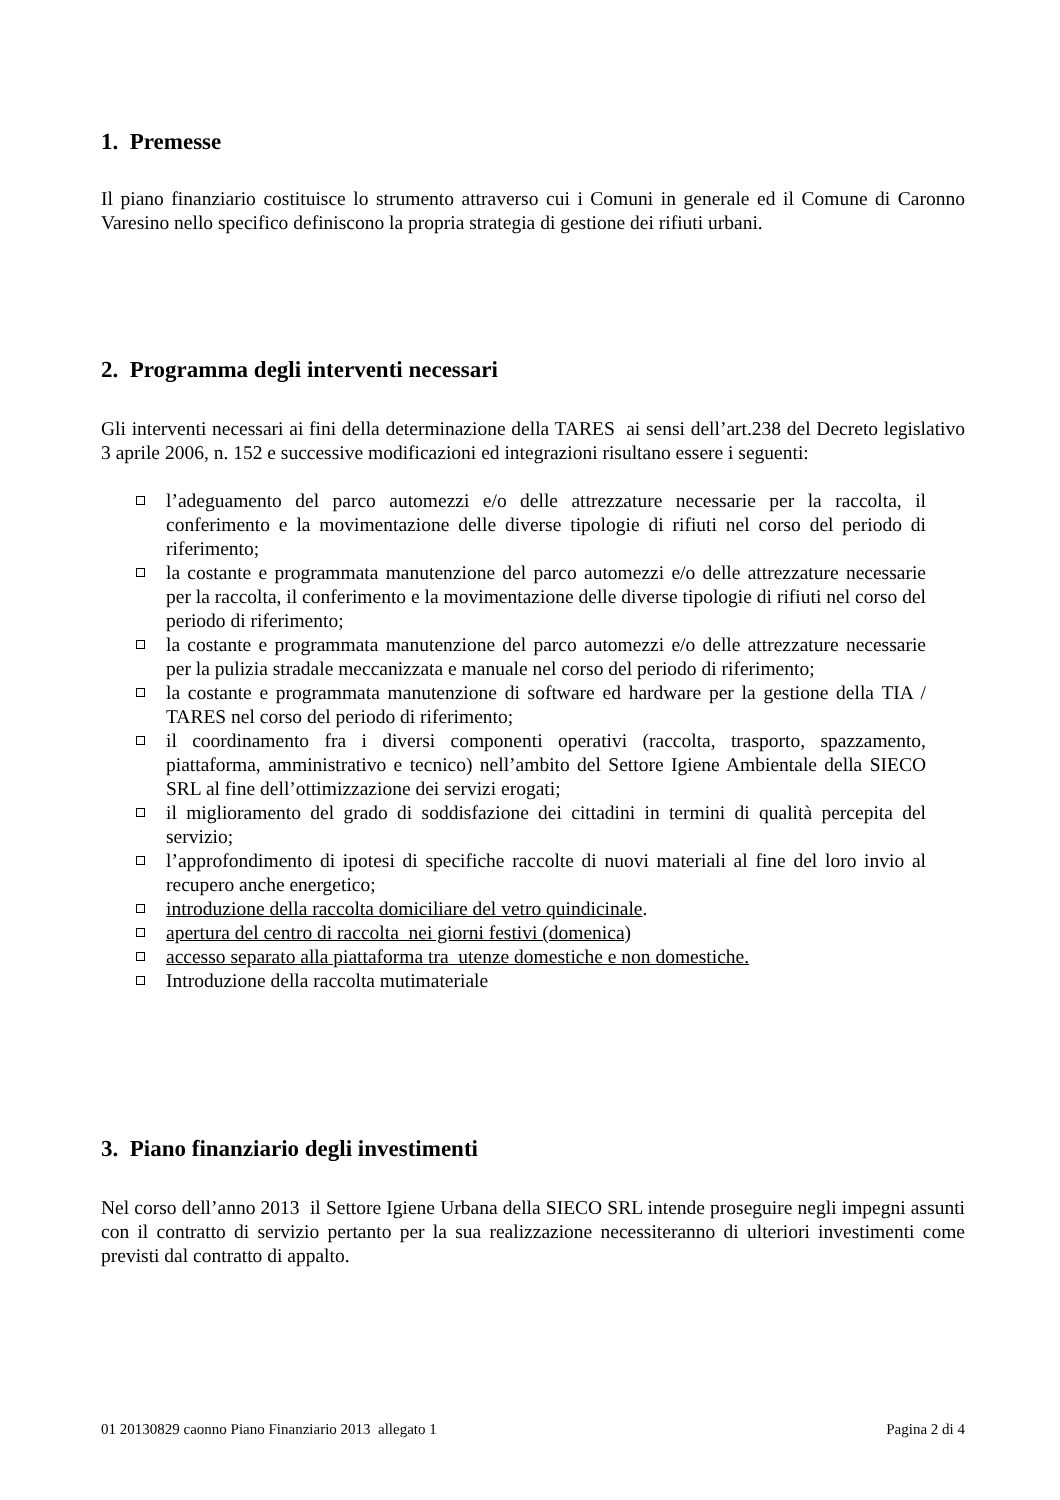1. Premesse
Il piano finanziario costituisce lo strumento attraverso cui i Comuni in generale ed il Comune di Caronno Varesino nello specifico definiscono la propria strategia di gestione dei rifiuti urbani.
2. Programma degli interventi necessari
Gli interventi necessari ai fini della determinazione della TARES ai sensi dell’art.238 del Decreto legislativo 3 aprile 2006, n. 152 e successive modificazioni ed integrazioni risultano essere i seguenti:
l’adeguamento del parco automezzi e/o delle attrezzature necessarie per la raccolta, il conferimento e la movimentazione delle diverse tipologie di rifiuti nel corso del periodo di riferimento;
la costante e programmata manutenzione del parco automezzi e/o delle attrezzature necessarie per la raccolta, il conferimento e la movimentazione delle diverse tipologie di rifiuti nel corso del periodo di riferimento;
la costante e programmata manutenzione del parco automezzi e/o delle attrezzature necessarie per la pulizia stradale meccanizzata e manuale nel corso del periodo di riferimento;
la costante e programmata manutenzione di software ed hardware per la gestione della TIA / TARES nel corso del periodo di riferimento;
il coordinamento fra i diversi componenti operativi (raccolta, trasporto, spazzamento, piattaforma, amministrativo e tecnico) nell’ambito del Settore Igiene Ambientale della SIECO SRL al fine dell’ottimizzazione dei servizi erogati;
il miglioramento del grado di soddisfazione dei cittadini in termini di qualità percepita del servizio;
l’approfondimento di ipotesi di specifiche raccolte di nuovi materiali al fine del loro invio al recupero anche energetico;
introduzione della raccolta domiciliare del vetro quindicinale.
apertura del centro di raccolta nei giorni festivi (domenica)
accesso separato alla piattaforma tra utenze domestiche e non domestiche.
Introduzione della raccolta mutimateriale
3. Piano finanziario degli investimenti
Nel corso dell’anno 2013 il Settore Igiene Urbana della SIECO SRL intende proseguire negli impegni assunti con il contratto di servizio pertanto per la sua realizzazione necessiteranno di ulteriori investimenti come previsti dal contratto di appalto.
01 20130829 caonno Piano Finanziario 2013 allegato 1 Pagina 2 di 4